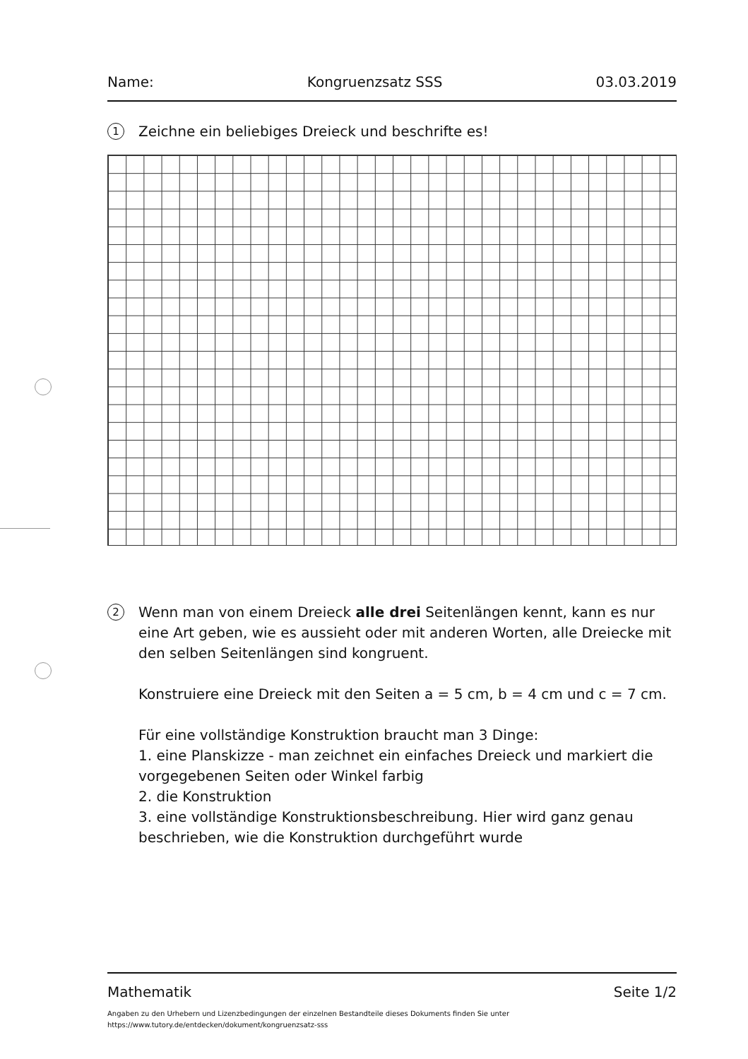Name: Kongruenzsatz SSS 03.03.2019
1
Zeichne ein beliebiges Dreieck und beschrifte es!
2
Wenn man von einem Dreieck alle drei Seitenlängen kennt, kann es nur eine Art geben, wie es aussieht oder mit anderen Worten, alle Dreiecke mit den selben Seitenlängen sind kongruent.
Konstruiere eine Dreieck mit den Seiten a = 5 cm, b = 4 cm und c = 7 cm.
Für eine vollständige Konstruktion braucht man 3 Dinge:
1. eine Planskizze - man zeichnet ein einfaches Dreieck und markiert die vorgegebenen Seiten oder Winkel farbig
2. die Konstruktion
3. eine vollständige Konstruktionsbeschreibung. Hier wird ganz genau beschrieben, wie die Konstruktion durchgeführt wurde
Mathematik Seite 1/2
Angaben zu den Urhebern und Lizenzbedingungen der einzelnen Bestandteile dieses Dokuments finden Sie unter
https://www.tutory.de/entdecken/dokument/kongruenzsatz-sss